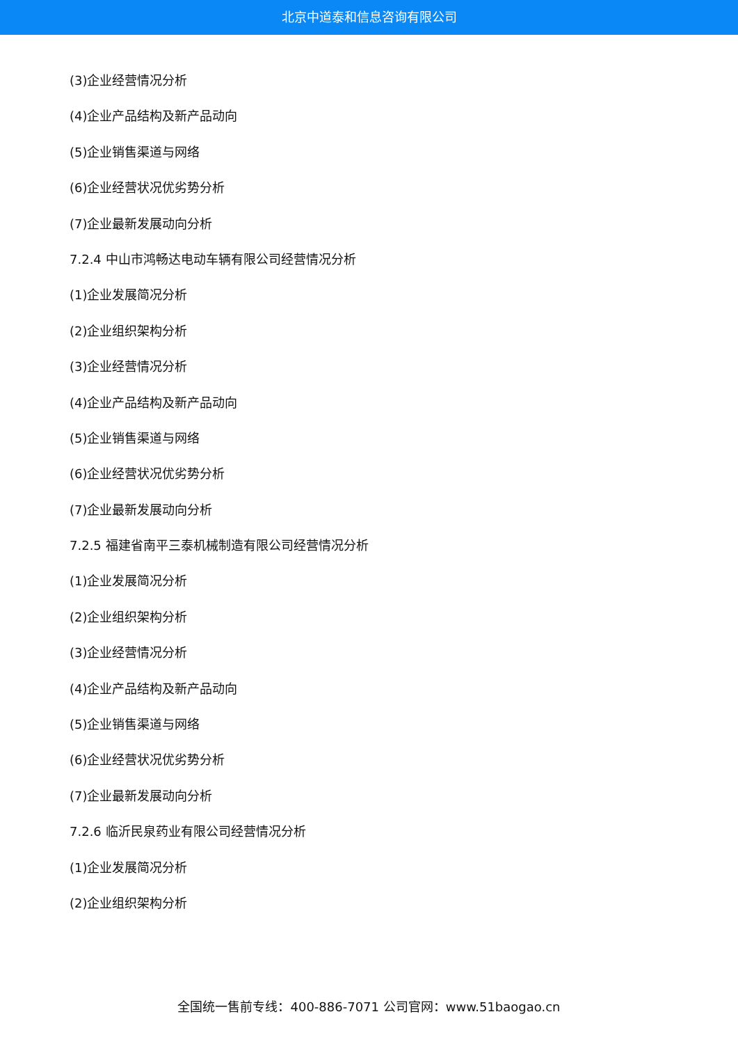北京中道泰和信息咨询有限公司
(3)企业经营情况分析
(4)企业产品结构及新产品动向
(5)企业销售渠道与网络
(6)企业经营状况优劣势分析
(7)企业最新发展动向分析
7.2.4 中山市鸿畅达电动车辆有限公司经营情况分析
(1)企业发展简况分析
(2)企业组织架构分析
(3)企业经营情况分析
(4)企业产品结构及新产品动向
(5)企业销售渠道与网络
(6)企业经营状况优劣势分析
(7)企业最新发展动向分析
7.2.5 福建省南平三泰机械制造有限公司经营情况分析
(1)企业发展简况分析
(2)企业组织架构分析
(3)企业经营情况分析
(4)企业产品结构及新产品动向
(5)企业销售渠道与网络
(6)企业经营状况优劣势分析
(7)企业最新发展动向分析
7.2.6 临沂民泉药业有限公司经营情况分析
(1)企业发展简况分析
(2)企业组织架构分析
全国统一售前专线：400-886-7071 公司官网：www.51baogao.cn